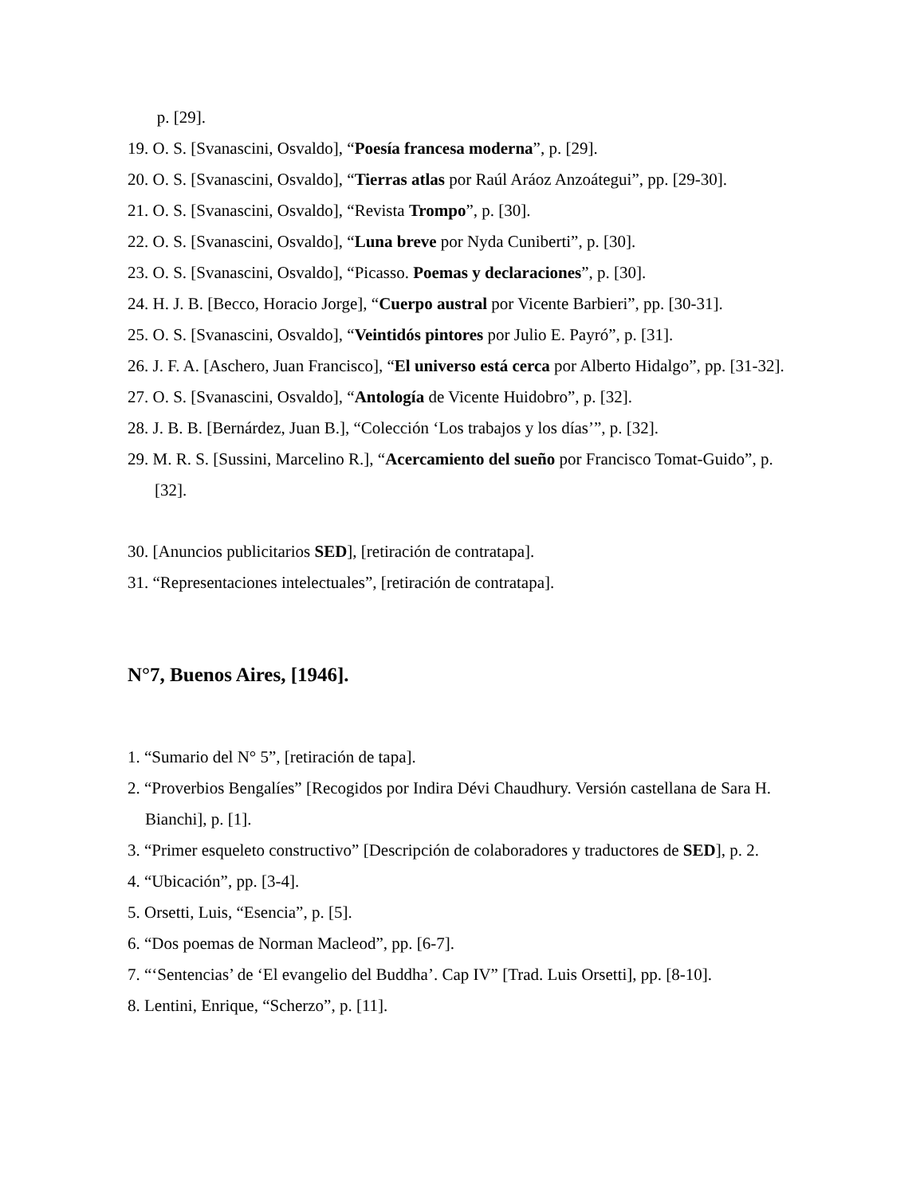p. [29].
19. O. S. [Svanascini, Osvaldo], “Poesía francesa moderna”, p. [29].
20. O. S. [Svanascini, Osvaldo], “Tierras atlas por Raúl Aráoz Anzoátegui”, pp. [29-30].
21. O. S. [Svanascini, Osvaldo], “Revista Trompo”, p. [30].
22. O. S. [Svanascini, Osvaldo], “Luna breve por Nyda Cuniberti”, p. [30].
23. O. S. [Svanascini, Osvaldo], “Picasso. Poemas y declaraciones”, p. [30].
24. H. J. B. [Becco, Horacio Jorge], “Cuerpo austral por Vicente Barbieri”, pp. [30-31].
25. O. S. [Svanascini, Osvaldo], “Veintidós pintores por Julio E. Payró”, p. [31].
26. J. F. A. [Aschero, Juan Francisco], “El universo está cerca por Alberto Hidalgo”, pp. [31-32].
27. O. S. [Svanascini, Osvaldo], “Antología de Vicente Huidobro”, p. [32].
28. J. B. B. [Bernárdez, Juan B.], “Colección ‘Los trabajos y los días’”, p. [32].
29. M. R. S. [Sussini, Marcelino R.], “Acercamiento del sueño por Francisco Tomat-Guido”, p. [32].
30. [Anuncios publicitarios SED], [retiración de contratapa].
31. “Representaciones intelectuales”, [retiración de contratapa].
N°7, Buenos Aires, [1946].
1. “Sumario del N° 5”, [retiración de tapa].
2. “Proverbios Bengalíes” [Recogidos por Indira Dévi Chaudhury. Versión castellana de Sara H. Bianchi], p. [1].
3. “Primer esqueleto constructivo” [Descripción de colaboradores y traductores de SED], p. 2.
4. “Ubicación”, pp. [3-4].
5. Orsetti, Luis, “Esencia”, p. [5].
6. “Dos poemas de Norman Macleod”, pp. [6-7].
7. “‘Sentencias’ de ‘El evangelio del Buddha’. Cap IV” [Trad. Luis Orsetti], pp. [8-10].
8. Lentini, Enrique, “Scherzo”, p. [11].